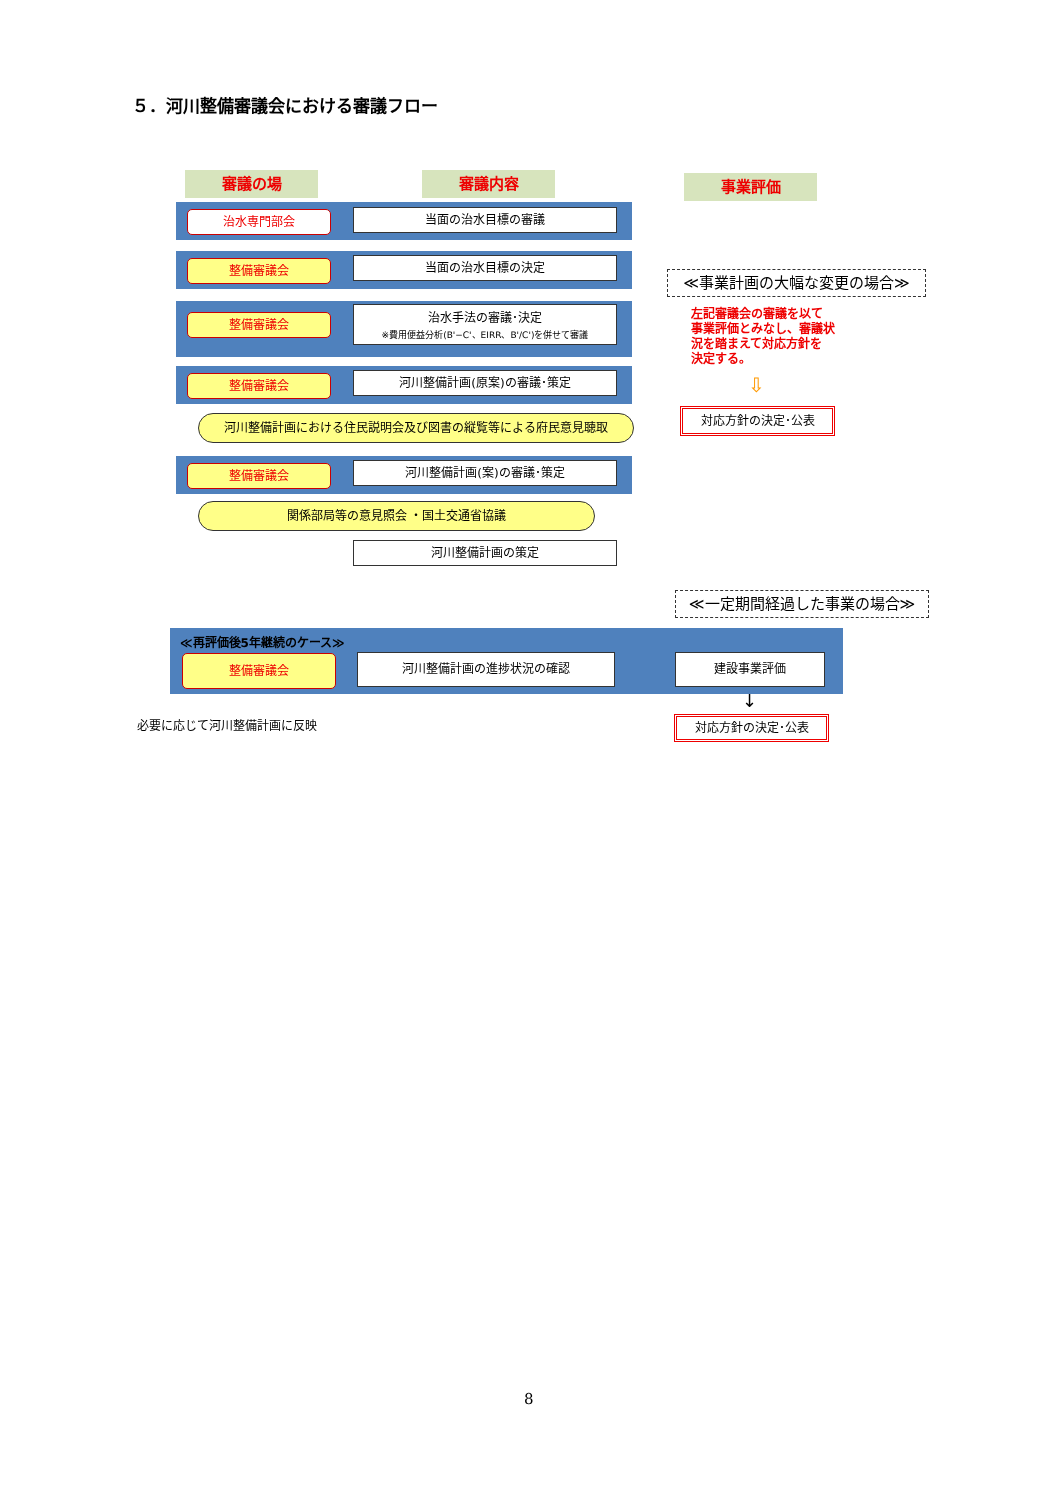５．河川整備審議会における審議フロー
審議の場 審議内容 事業評価
治水専門部会 当面の治水目標の審議
整備審議会 当面の治水目標の決定
整備審議会
治水手法の審議･決定
※費用便益分析(B'−C'、EIRR、B'/C')を併せて審議
整備審議会 河川整備計画(原案)の審議･策定
河川整備計画における住民説明会及び図書の縦覧等による府民意見聴取
整備審議会 河川整備計画(案)の審議･策定
関係部局等の意見照会 ・国土交通省協議
河川整備計画の策定
≪事業計画の大幅な変更の場合≫
左記審議会の審議を以て
事業評価とみなし、審議状
況を踏まえて対応方針を
決定する。
⇩
対応方針の決定･公表
≪一定期間経過した事業の場合≫
≪再評価後5年継続のケース≫
整備審議会 河川整備計画の進捗状況の確認 建設事業評価
↓
対応方針の決定･公表
必要に応じて河川整備計画に反映
8